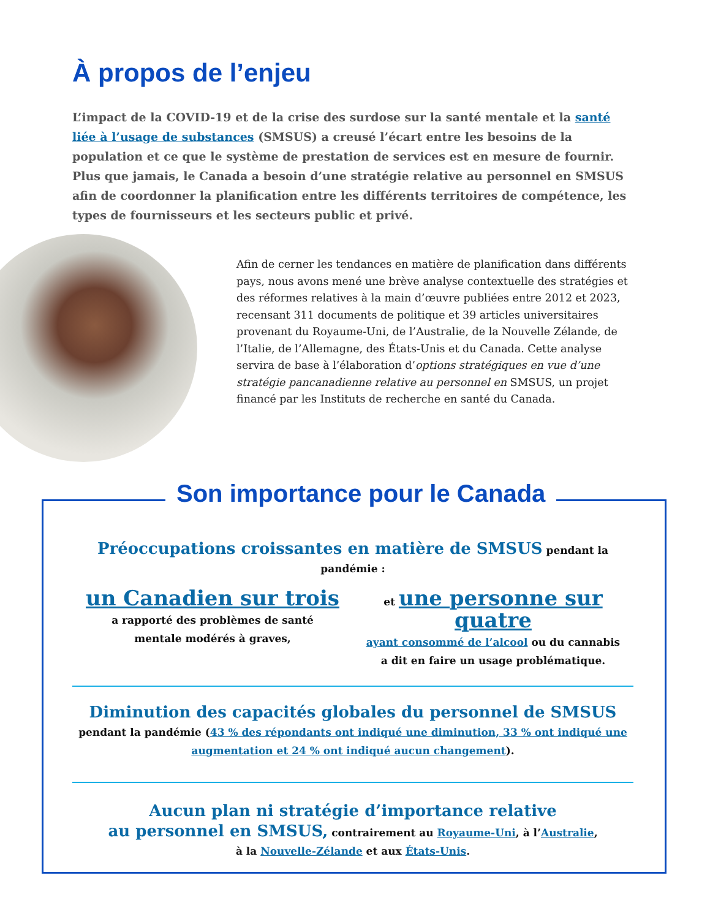À propos de l’enjeu
L’impact de la COVID-19 et de la crise des surdose sur la santé mentale et la santé liée à l’usage de substances (SMSUS) a creusé l’écart entre les besoins de la population et ce que le système de prestation de services est en mesure de fournir. Plus que jamais, le Canada a besoin d’une stratégie relative au personnel en SMSUS afin de coordonner la planification entre les différents territoires de compétence, les types de fournisseurs et les secteurs public et privé.
Afin de cerner les tendances en matière de planification dans différents pays, nous avons mené une brève analyse contextuelle des stratégies et des réformes relatives à la main d’œuvre publiées entre 2012 et 2023, recensant 311 documents de politique et 39 articles universitaires provenant du Royaume-Uni, de l’Australie, de la Nouvelle Zélande, de l’Italie, de l’Allemagne, des États-Unis et du Canada. Cette analyse servira de base à l’élaboration d’options stratégiques en vue d’une stratégie pancanadienne relative au personnel en SMSUS, un projet financé par les Instituts de recherche en santé du Canada.
Son importance pour le Canada
Préoccupations croissantes en matière de SMSUS pendant la pandémie :
un Canadien sur trois
a rapporté des problèmes de santé
mentale modérés à graves,
et une personne sur quatre
ayant consommé de l’alcool ou du cannabis
a dit en faire un usage problématique.
Diminution des capacités globales du personnel de SMSUS
pendant la pandémie (43 % des répondants ont indiqué une diminution, 33 % ont indiqué une augmentation et 24 % ont indiqué aucun changement).
Aucun plan ni stratégie d’importance relative
au personnel en SMSUS, contrairement au Royaume-Uni, à l’Australie,
à la Nouvelle-Zélande et aux États-Unis.